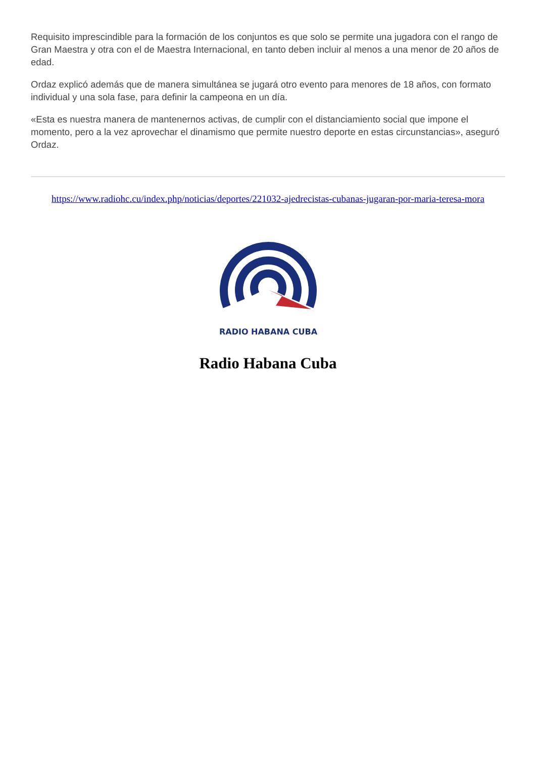Requisito imprescindible para la formación de los conjuntos es que solo se permite una jugadora con el rango de Gran Maestra y otra con el de Maestra Internacional, en tanto deben incluir al menos a una menor de 20 años de edad.
Ordaz explicó además que de manera simultánea se jugará otro evento para menores de 18 años, con formato individual y una sola fase, para definir la campeona en un día.
«Esta es nuestra manera de mantenernos activas, de cumplir con el distanciamiento social que impone el momento, pero a la vez aprovechar el dinamismo que permite nuestro deporte en estas circunstancias», aseguró Ordaz.
https://www.radiohc.cu/index.php/noticias/deportes/221032-ajedrecistas-cubanas-jugaran-por-maria-teresa-mora
RADIO HABANA CUBA
Radio Habana Cuba